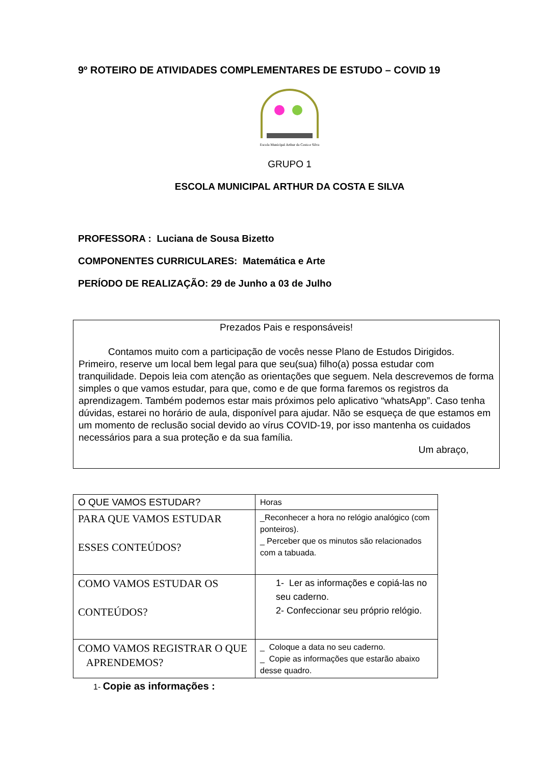9º ROTEIRO DE ATIVIDADES COMPLEMENTARES DE ESTUDO – COVID 19
Escola Municipal Arthur da Costa e Silva
GRUPO 1
ESCOLA MUNICIPAL ARTHUR DA COSTA E SILVA
PROFESSORA : Luciana de Sousa Bizetto
COMPONENTES CURRICULARES: Matemática e Arte
PERÍODO DE REALIZAÇÃO: 29 de Junho a 03 de Julho
Prezados Pais e responsáveis!
Contamos muito com a participação de vocês nesse Plano de Estudos Dirigidos. Primeiro, reserve um local bem legal para que seu(sua) filho(a) possa estudar com tranquilidade. Depois leia com atenção as orientações que seguem. Nela descrevemos de forma simples o que vamos estudar, para que, como e de que forma faremos os registros da aprendizagem. Também podemos estar mais próximos pelo aplicativo “whatsApp”. Caso tenha dúvidas, estarei no horário de aula, disponível para ajudar. Não se esqueça de que estamos em um momento de reclusão social devido ao vírus COVID-19, por isso mantenha os cuidados necessários para a sua proteção e da sua família.
Um abraço,
| O QUE VAMOS ESTUDAR? | Horas |
| PARA QUE VAMOS ESTUDAR ESSES CONTEÚDOS? | _Reconhecer a hora no relógio analógico (com ponteiros). _ Perceber que os minutos são relacionados com a tabuada. |
| COMO VAMOS ESTUDAR OS CONTEÚDOS? | 1- Ler as informações e copiá-las no seu caderno. 2- Confeccionar seu próprio relógio. |
| COMO VAMOS REGISTRAR O QUE APRENDEMOS? | _ Coloque a data no seu caderno. _ Copie as informações que estarão abaixo desse quadro. |
1- Copie as informações :